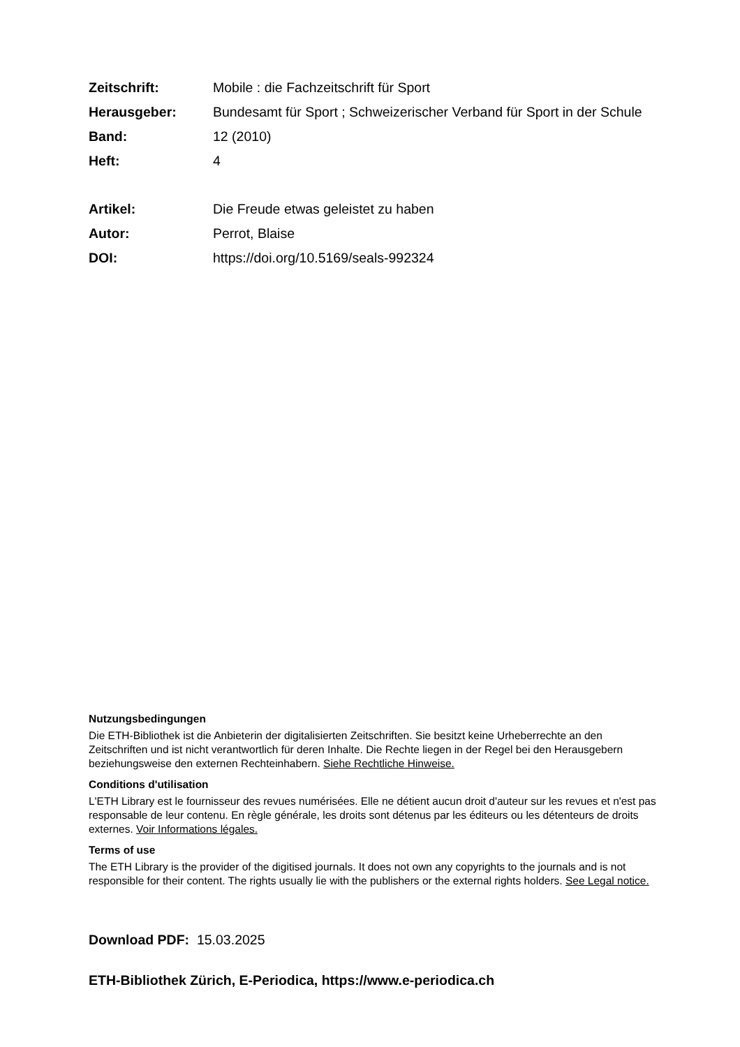Zeitschrift: Mobile : die Fachzeitschrift für Sport
Herausgeber: Bundesamt für Sport ; Schweizerischer Verband für Sport in der Schule
Band: 12 (2010)
Heft: 4
Artikel: Die Freude etwas geleistet zu haben
Autor: Perrot, Blaise
DOI: https://doi.org/10.5169/seals-992324
Nutzungsbedingungen
Die ETH-Bibliothek ist die Anbieterin der digitalisierten Zeitschriften. Sie besitzt keine Urheberrechte an den Zeitschriften und ist nicht verantwortlich für deren Inhalte. Die Rechte liegen in der Regel bei den Herausgebern beziehungsweise den externen Rechteinhabern. Siehe Rechtliche Hinweise.
Conditions d'utilisation
L'ETH Library est le fournisseur des revues numérisées. Elle ne détient aucun droit d'auteur sur les revues et n'est pas responsable de leur contenu. En règle générale, les droits sont détenus par les éditeurs ou les détenteurs de droits externes. Voir Informations légales.
Terms of use
The ETH Library is the provider of the digitised journals. It does not own any copyrights to the journals and is not responsible for their content. The rights usually lie with the publishers or the external rights holders. See Legal notice.
Download PDF: 15.03.2025
ETH-Bibliothek Zürich, E-Periodica, https://www.e-periodica.ch